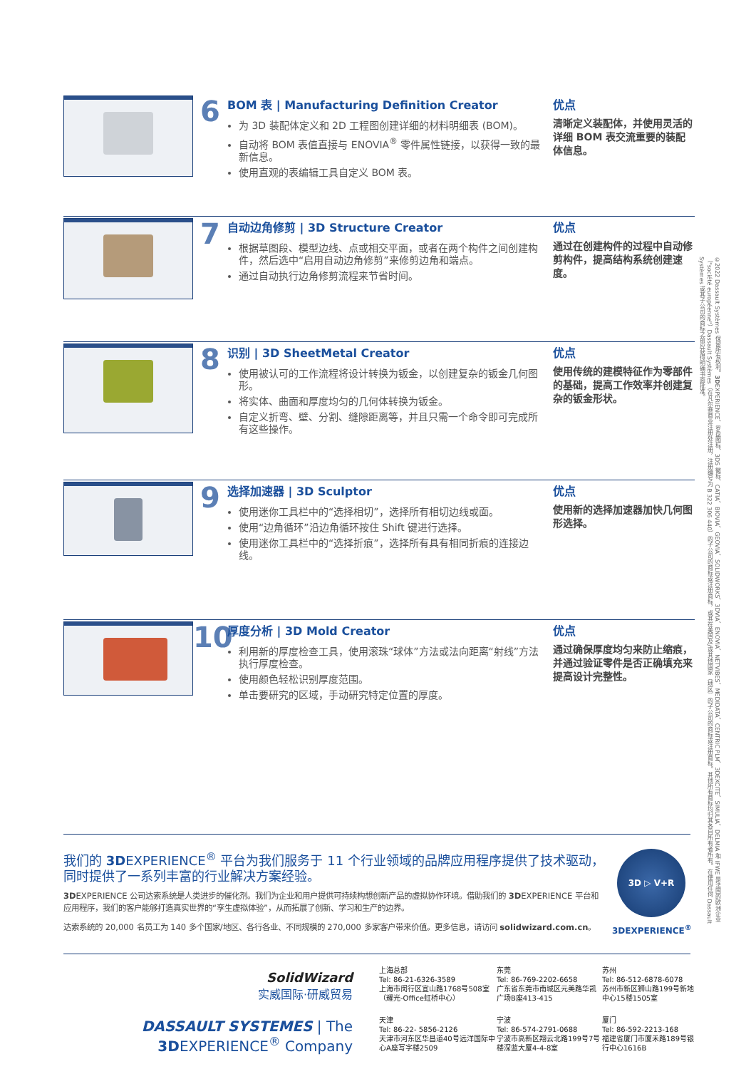6
BOM 表 | Manufacturing Definition Creator
为 3D 装配体定义和 2D 工程图创建详细的材料明细表 (BOM)。
自动将 BOM 表值直接与 ENOVIA<sup>®</sup> 零件属性链接，以获得一致的最新信息。
使用直观的表编辑工具自定义 BOM 表。
优点
清晰定义装配体，并使用灵活的详细 BOM 表交流重要的装配体信息。
7
自动边角修剪 | 3D Structure Creator
根据草图段、模型边线、点或相交平面，或者在两个构件之间创建构件，然后选中“启用自动边角修剪”来修剪边角和端点。
通过自动执行边角修剪流程来节省时间。
优点
通过在创建构件的过程中自动修剪构件，提高结构系统创建速度。
8
识别 | 3D SheetMetal Creator
使用被认可的工作流程将设计转换为钣金，以创建复杂的钣金几何图形。
将实体、曲面和厚度均匀的几何体转换为钣金。
自定义折弯、壁、分割、缝隙距离等，并且只需一个命令即可完成所有这些操作。
优点
使用传统的建模特征作为零部件的基础，提高工作效率并创建复杂的钣金形状。
9
选择加速器 | 3D Sculptor
使用迷你工具栏中的“选择相切”，选择所有相切边线或面。
使用“边角循环”沿边角循环按住 Shift 键进行选择。
使用迷你工具栏中的“选择折痕”，选择所有具有相同折痕的连接边线。
优点
使用新的选择加速器加快几何图形选择。
10
厚度分析 | 3D Mold Creator
利用新的厚度检查工具，使用滚珠“球体”方法或法向距离“射线”方法执行厚度检查。
使用颜色轻松识别厚度范围。
单击要研究的区域，手动研究特定位置的厚度。
优点
通过确保厚度均匀来防止缩痕，并通过验证零件是否正确填充来提高设计完整性。
我们的 3DEXPERIENCE<sup>®</sup> 平台为我们服务于 11 个行业领域的品牌应用程序提供了技术驱动，同时提供了一系列丰富的行业解决方案经验。
3DEXPERIENCE 公司达索系统是人类进步的催化剂。我们为企业和用户提供可持续构想创新产品的虚拟协作环境。借助我们的 3DEXPERIENCE 平台和应用程序，我们的客户能够打造真实世界的“孪生虚拟体验”，从而拓展了创新、学习和生产的边界。
达索系统的 20,000 名员工为 140 多个国家/地区、各行各业、不同规模的 270,000 多家客户带来价值。更多信息，请访问 solidwizard.com.cn。
3D ▷ V+R
3DEXPERIENCE<sup>®</sup>
SolidWizard
实威国际·研威贸易
DASSAULT SYSTEMES | The 3DEXPERIENCE<sup>®</sup> Company
上海总部
Tel: 86-21-6326-3589
上海市闵行区宜山路1768号508室（耀光-Office虹桥中心）
东莞
Tel: 86-769-2202-6658
广东省东莞市南城区元美路华凯广场B座413-415
苏州
Tel: 86-512-6878-6078
苏州市新区狮山路199号新地中心15楼1505室
天津
Tel: 86-22- 5856-2126
天津市河东区华昌道40号远洋国际中心A座写字楼2509
宁波
Tel: 86-574-2791-0688
宁波市高新区翔云北路199号7号楼深蓝大厦4-4-8室
厦门
Tel: 86-592-2213-168
福建省厦门市厦禾路189号银行中心1616B
©2022 Dassault Systèmes 保留所有权利。3DEXPERIENCE、罗盘图标、3DS 徽标、CATIA、BIOVIA、GEOVIA、SOLIDWORKS、3DVIA、ENOVIA、NETVIBES、MEDIDATA、CENTRIC PLM、3DEXCITE、SIMULIA、DELMIA 和 IFWE 是法国的欧洲企业（"société européenne"）Dassault Systèmes（在凡尔赛商业注册处注册，注册编号为 B 322 306 440）的子公司的商标或注册商标，或其在美国及/或其他国家（地区）的子公司的商标或注册商标。其他所有商标均归其各自所有者所有。在使用任何 Dassault Systèmes 或其子公司的商标之前应获得明确书面批准。